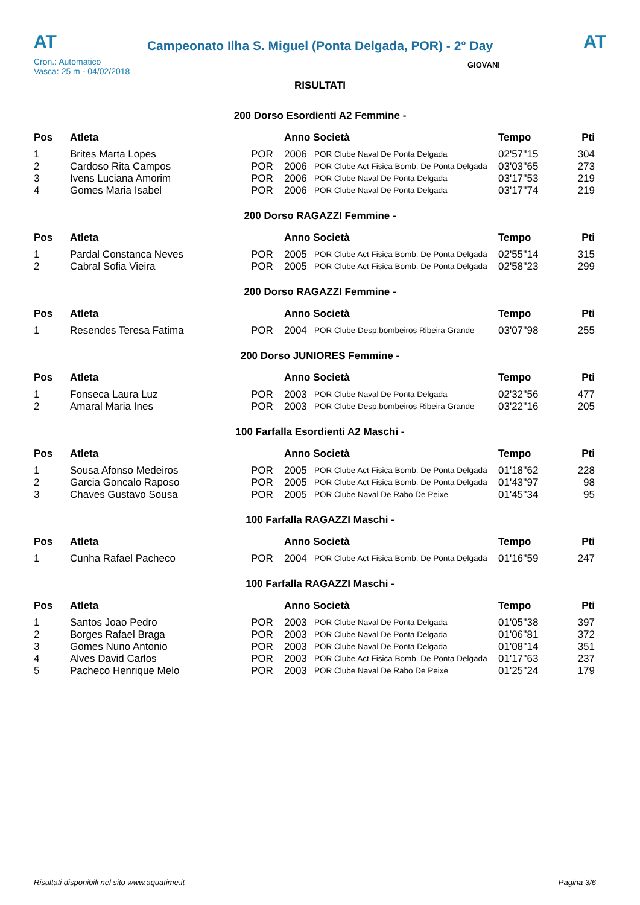AT
Campeonato Ilha S. Miguel (Ponta Delgada, POR) - 2° Day
AT
Cron.: Automatico
Vasca: 25 m - 04/02/2018
GIOVANI
RISULTATI
200 Dorso Esordienti A2 Femmine -
| Pos | Atleta | | Anno Società | | Tempo | Pti |
| --- | --- | --- | --- | --- | --- | --- |
| 1 | Brites Marta Lopes | POR | 2006 | POR Clube Naval De Ponta Delgada | 02'57''15 | 304 |
| 2 | Cardoso Rita Campos | POR | 2006 | POR Clube Act Fisica Bomb. De Ponta Delgada | 03'03''65 | 273 |
| 3 | Ivens Luciana Amorim | POR | 2006 | POR Clube Naval De Ponta Delgada | 03'17''53 | 219 |
| 4 | Gomes Maria Isabel | POR | 2006 | POR Clube Naval De Ponta Delgada | 03'17''74 | 219 |
200 Dorso RAGAZZI Femmine -
| Pos | Atleta | | Anno Società | | Tempo | Pti |
| --- | --- | --- | --- | --- | --- | --- |
| 1 | Pardal Constanca Neves | POR | 2005 | POR Clube Act Fisica Bomb. De Ponta Delgada | 02'55''14 | 315 |
| 2 | Cabral Sofia Vieira | POR | 2005 | POR Clube Act Fisica Bomb. De Ponta Delgada | 02'58''23 | 299 |
200 Dorso RAGAZZI Femmine -
| Pos | Atleta | | Anno Società | | Tempo | Pti |
| --- | --- | --- | --- | --- | --- | --- |
| 1 | Resendes Teresa Fatima | POR | 2004 | POR Clube Desp.bombeiros Ribeira Grande | 03'07''98 | 255 |
200 Dorso JUNIORES Femmine -
| Pos | Atleta | | Anno Società | | Tempo | Pti |
| --- | --- | --- | --- | --- | --- | --- |
| 1 | Fonseca Laura Luz | POR | 2003 | POR Clube Naval De Ponta Delgada | 02'32''56 | 477 |
| 2 | Amaral Maria Ines | POR | 2003 | POR Clube Desp.bombeiros Ribeira Grande | 03'22''16 | 205 |
100 Farfalla Esordienti A2 Maschi -
| Pos | Atleta | | Anno Società | | Tempo | Pti |
| --- | --- | --- | --- | --- | --- | --- |
| 1 | Sousa Afonso Medeiros | POR | 2005 | POR Clube Act Fisica Bomb. De Ponta Delgada | 01'18''62 | 228 |
| 2 | Garcia Goncalo Raposo | POR | 2005 | POR Clube Act Fisica Bomb. De Ponta Delgada | 01'43''97 | 98 |
| 3 | Chaves Gustavo Sousa | POR | 2005 | POR Clube Naval De Rabo De Peixe | 01'45''34 | 95 |
100 Farfalla RAGAZZI Maschi -
| Pos | Atleta | | Anno Società | | Tempo | Pti |
| --- | --- | --- | --- | --- | --- | --- |
| 1 | Cunha Rafael Pacheco | POR | 2004 | POR Clube Act Fisica Bomb. De Ponta Delgada | 01'16''59 | 247 |
100 Farfalla RAGAZZI Maschi -
| Pos | Atleta | | Anno Società | | Tempo | Pti |
| --- | --- | --- | --- | --- | --- | --- |
| 1 | Santos Joao Pedro | POR | 2003 | POR Clube Naval De Ponta Delgada | 01'05''38 | 397 |
| 2 | Borges Rafael Braga | POR | 2003 | POR Clube Naval De Ponta Delgada | 01'06''81 | 372 |
| 3 | Gomes Nuno Antonio | POR | 2003 | POR Clube Naval De Ponta Delgada | 01'08''14 | 351 |
| 4 | Alves David Carlos | POR | 2003 | POR Clube Act Fisica Bomb. De Ponta Delgada | 01'17''63 | 237 |
| 5 | Pacheco Henrique Melo | POR | 2003 | POR Clube Naval De Rabo De Peixe | 01'25''24 | 179 |
Risultati disponibili nel sito www.aquatime.it Pagina 3/6